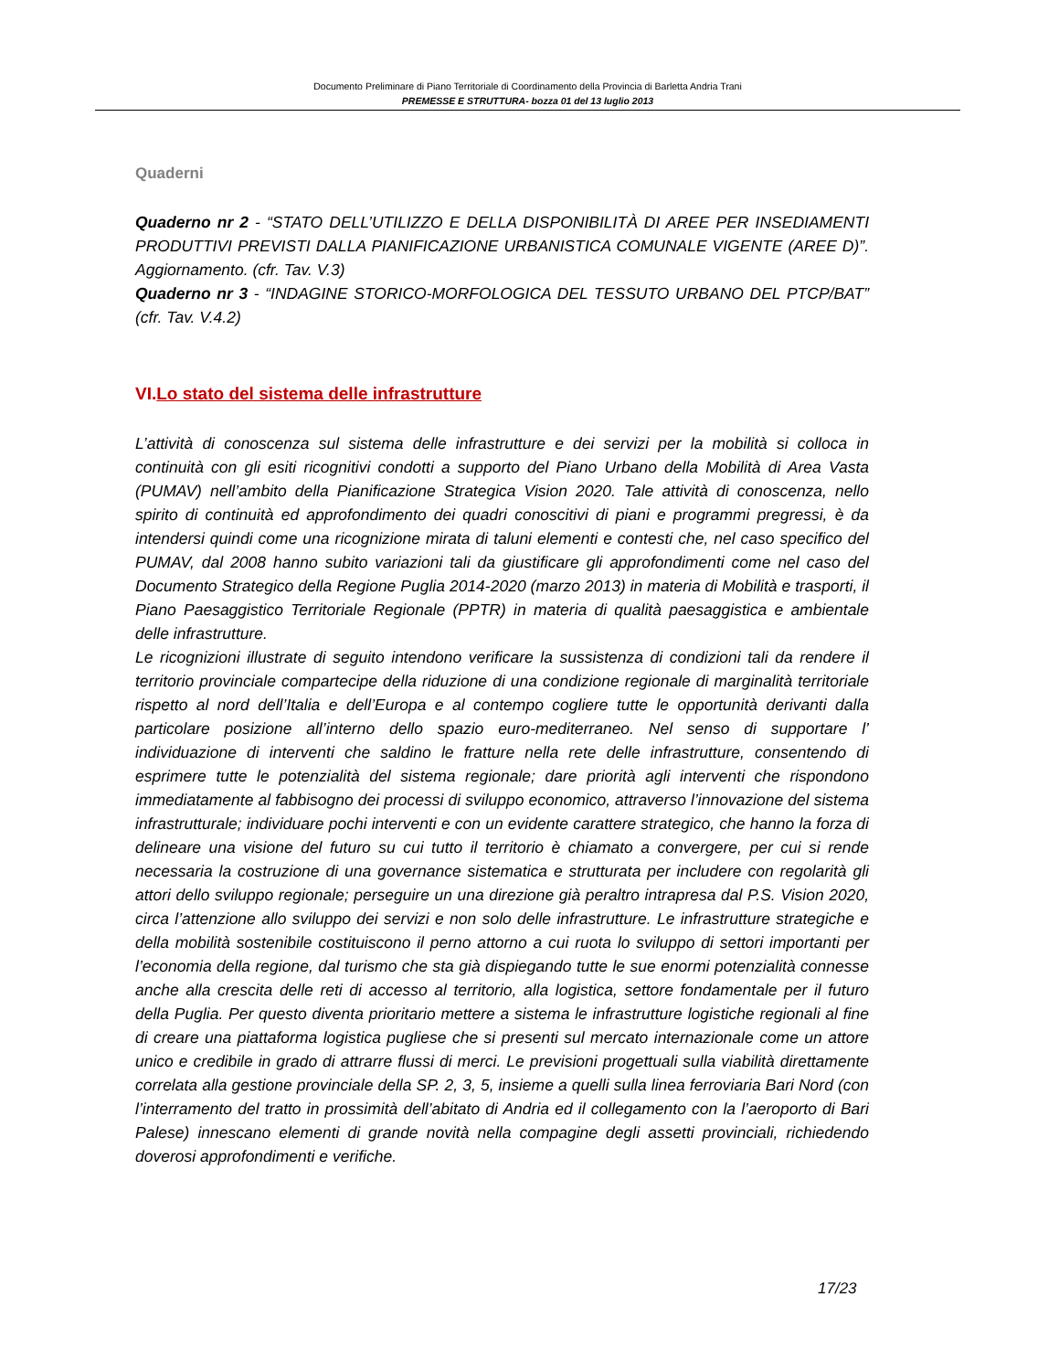Documento Preliminare di Piano Territoriale di Coordinamento della Provincia di Barletta Andria Trani
PREMESSE E STRUTTURA- bozza 01 del 13 luglio 2013
Quaderni
Quaderno nr 2 - “STATO DELL’UTILIZZO E DELLA DISPONIBILITÀ DI AREE PER INSEDIAMENTI PRODUTTIVI PREVISTI DALLA PIANIFICAZIONE URBANISTICA COMUNALE VIGENTE (AREE D)”. Aggiornamento. (cfr. Tav. V.3)
Quaderno nr 3 - “INDAGINE STORICO-MORFOLOGICA DEL TESSUTO URBANO DEL PTCP/BAT” (cfr. Tav. V.4.2)
VI.Lo stato del sistema delle infrastrutture
L’attività di conoscenza sul sistema delle infrastrutture e dei servizi per la mobilità si colloca in continuità con gli esiti ricognitivi condotti a supporto del Piano Urbano della Mobilità di Area Vasta (PUMAV) nell’ambito della Pianificazione Strategica Vision 2020. Tale attività di conoscenza, nello spirito di continuità ed approfondimento dei quadri conoscitivi di piani e programmi pregressi, è da intendersi quindi come una ricognizione mirata di taluni elementi e contesti che, nel caso specifico del PUMAV, dal 2008 hanno subito variazioni tali da giustificare gli approfondimenti come nel caso del Documento Strategico della Regione Puglia 2014-2020 (marzo 2013) in materia di Mobilità e trasporti, il Piano Paesaggistico Territoriale Regionale (PPTR) in materia di qualità paesaggistica e ambientale delle infrastrutture.
Le ricognizioni illustrate di seguito intendono verificare la sussistenza di condizioni tali da rendere il territorio provinciale compartecipe della riduzione di una condizione regionale di marginalità territoriale rispetto al nord dell’Italia e dell’Europa e al contempo cogliere tutte le opportunità derivanti dalla particolare posizione all’interno dello spazio euro-mediterraneo. Nel senso di supportare l’ individuazione di interventi che saldino le fratture nella rete delle infrastrutture, consentendo di esprimere tutte le potenzialità del sistema regionale; dare priorità agli interventi che rispondono immediatamente al fabbisogno dei processi di sviluppo economico, attraverso l’innovazione del sistema infrastrutturale; individuare pochi interventi e con un evidente carattere strategico, che hanno la forza di delineare una visione del futuro su cui tutto il territorio è chiamato a convergere, per cui si rende necessaria la costruzione di una governance sistematica e strutturata per includere con regolarità gli attori dello sviluppo regionale; perseguire un una direzione già peraltro intrapresa dal P.S. Vision 2020, circa l’attenzione allo sviluppo dei servizi e non solo delle infrastrutture. Le infrastrutture strategiche e della mobilità sostenibile costituiscono il perno attorno a cui ruota lo sviluppo di settori importanti per l’economia della regione, dal turismo che sta già dispiegando tutte le sue enormi potenzialità connesse anche alla crescita delle reti di accesso al territorio, alla logistica, settore fondamentale per il futuro della Puglia. Per questo diventa prioritario mettere a sistema le infrastrutture logistiche regionali al fine di creare una piattaforma logistica pugliese che si presenti sul mercato internazionale come un attore unico e credibile in grado di attrarre flussi di merci. Le previsioni progettuali sulla viabilità direttamente correlata alla gestione provinciale della SP. 2, 3, 5, insieme a quelli sulla linea ferroviaria Bari Nord (con l’interramento del tratto in prossimità dell’abitato di Andria ed il collegamento con la l’aeroporto di Bari Palese) innescano elementi di grande novità nella compagine degli assetti provinciali, richiedendo doverosi approfondimenti e verifiche.
17/23